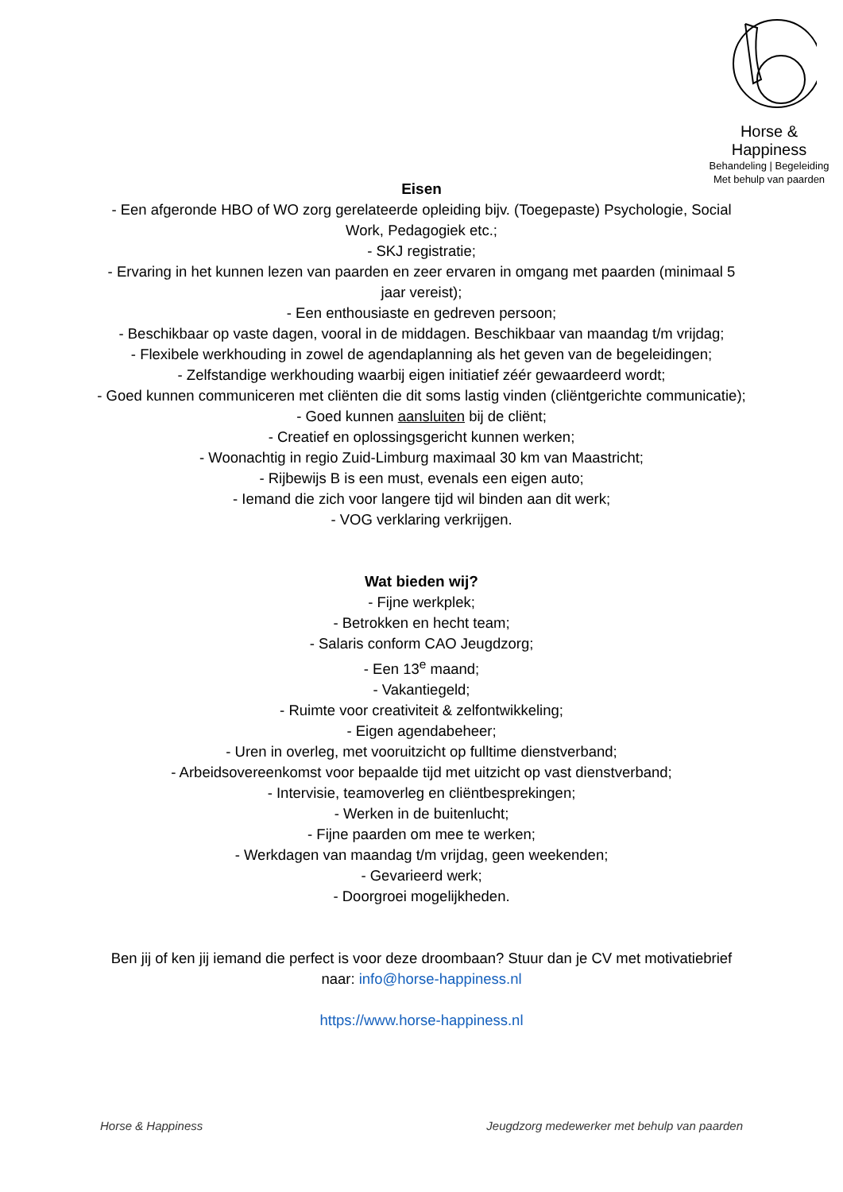Horse & Happiness
Behandeling | Begeleiding
Met behulp van paarden
Eisen
- Een afgeronde HBO of WO zorg gerelateerde opleiding bijv. (Toegepaste) Psychologie, Social Work, Pedagogiek etc.;
- SKJ registratie;
- Ervaring in het kunnen lezen van paarden en zeer ervaren in omgang met paarden (minimaal 5 jaar vereist);
- Een enthousiaste en gedreven persoon;
- Beschikbaar op vaste dagen, vooral in de middagen. Beschikbaar van maandag t/m vrijdag;
- Flexibele werkhouding in zowel de agendaplanning als het geven van de begeleidingen;
- Zelfstandige werkhouding waarbij eigen initiatief zéér gewaardeerd wordt;
- Goed kunnen communiceren met cliënten die dit soms lastig vinden (cliëntgerichte communicatie);
- Goed kunnen aansluiten bij de cliënt;
- Creatief en oplossingsgericht kunnen werken;
- Woonachtig in regio Zuid-Limburg maximaal 30 km van Maastricht;
- Rijbewijs B is een must, evenals een eigen auto;
- Iemand die zich voor langere tijd wil binden aan dit werk;
- VOG verklaring verkrijgen.
Wat bieden wij?
- Fijne werkplek;
- Betrokken en hecht team;
- Salaris conform CAO Jeugdzorg;
- Een 13<sup>e</sup> maand;
- Vakantiegeld;
- Ruimte voor creativiteit & zelfontwikkeling;
- Eigen agendabeheer;
- Uren in overleg, met vooruitzicht op fulltime dienstverband;
- Arbeidsovereenkomst voor bepaalde tijd met uitzicht op vast dienstverband;
- Intervisie, teamoverleg en cliëntbesprekingen;
- Werken in de buitenlucht;
- Fijne paarden om mee te werken;
- Werkdagen van maandag t/m vrijdag, geen weekenden;
- Gevarieerd werk;
- Doorgroei mogelijkheden.
Ben jij of ken jij iemand die perfect is voor deze droombaan? Stuur dan je CV met motivatiebrief naar: info@horse-happiness.nl
https://www.horse-happiness.nl
Horse & Happiness Jeugdzorg medewerker met behulp van paarden